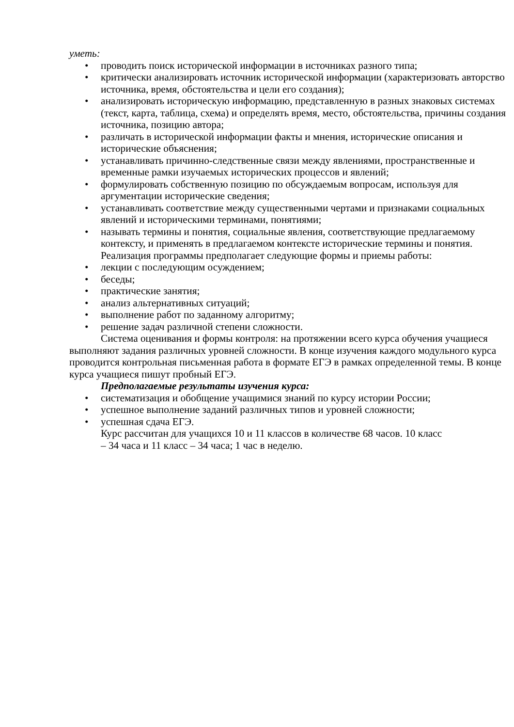уметь:
• проводить поиск исторической информации в источниках разного типа;
• критически анализировать источник исторической информации (характеризовать авторство источника, время, обстоятельства и цели его создания);
• анализировать историческую информацию, представленную в разных знаковых системах (текст, карта, таблица, схема) и определять время, место, обстоятельства, причины создания источника, позицию автора;
• различать в исторической информации факты и мнения, исторические описания и исторические объяснения;
• устанавливать причинно-следственные связи между явлениями, пространственные и временные рамки изучаемых исторических процессов и явлений;
• формулировать собственную позицию по обсуждаемым вопросам, используя для аргументации исторические сведения;
• устанавливать соответствие между существенными чертами и признаками социальных явлений и историческими терминами, понятиями;
• называть термины и понятия, социальные явления, соответствующие предлагаемому контексту, и применять в предлагаемом контексте исторические термины и понятия.
Реализация программы предполагает следующие формы и приемы работы:
• лекции с последующим осуждением;
• беседы;
• практические занятия;
• анализ альтернативных ситуаций;
• выполнение работ по заданному алгоритму;
• решение задач различной степени сложности.
Система оценивания и формы контроля: на протяжении всего курса обучения учащиеся выполняют задания различных уровней сложности. В конце изучения каждого модульного курса проводится контрольная письменная работа в формате ЕГЭ в рамках определенной темы. В конце курса учащиеся пишут пробный ЕГЭ.
Предполагаемые результаты изучения курса:
• систематизация и обобщение учащимися знаний по курсу истории России;
• успешное выполнение заданий различных типов и уровней сложности;
• успешная сдача ЕГЭ.
Курс рассчитан для учащихся 10 и 11 классов в количестве 68 часов. 10 класс – 34 часа и 11 класс – 34 часа; 1 час в неделю.